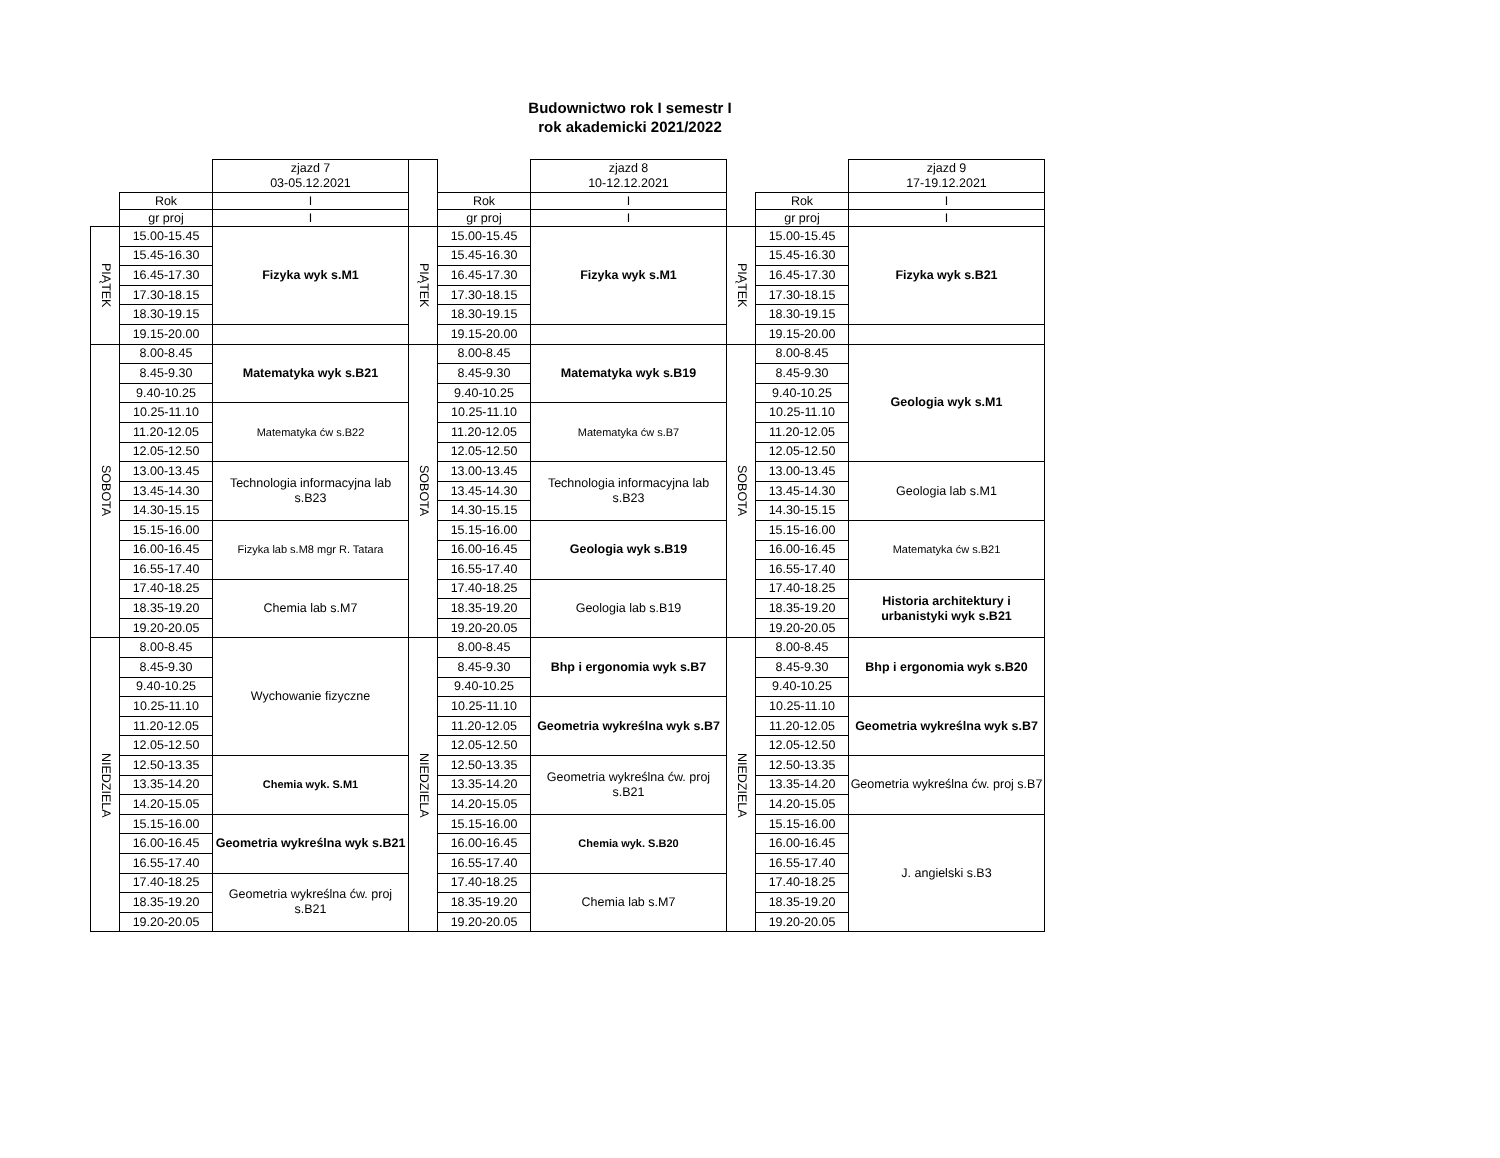Budownictwo rok I semestr I
rok akademicki 2021/2022
| | | zjazd 7 03-05.12.2021 | | | zjazd 8 10-12.12.2021 | | | zjazd 9 17-19.12.2021 |
| | Rok | I | | Rok | I | | Rok | I |
| | gr proj | I | | gr proj | I | | gr proj | I |
| PIĄTEK | 15.00-15.45 | Fizyka wyk s.M1 | PIĄTEK | 15.00-15.45 | Fizyka wyk s.M1 | PIĄTEK | 15.00-15.45 | Fizyka wyk s.B21 |
| | 15.45-16.30 | | | 15.45-16.30 | | | 15.45-16.30 | |
| | 16.45-17.30 | | | 16.45-17.30 | | | 16.45-17.30 | |
| | 17.30-18.15 | | | 17.30-18.15 | | | 17.30-18.15 | |
| | 18.30-19.15 | | | 18.30-19.15 | | | 18.30-19.15 | |
| | 19.15-20.00 | | | 19.15-20.00 | | | 19.15-20.00 | |
| SOBOTA | 8.00-8.45 | Matematyka wyk s.B21 | SOBOTA | 8.00-8.45 | Matematyka wyk s.B19 | SOBOTA | 8.00-8.45 | Geologia wyk s.M1 |
| | 8.45-9.30 | | | 8.45-9.30 | | | 8.45-9.30 | |
| | 9.40-10.25 | | | 9.40-10.25 | | | 9.40-10.25 | |
| | 10.25-11.10 | Matematyka ćw s.B22 | | 10.25-11.10 | Matematyka ćw s.B7 | | 10.25-11.10 | |
| | 11.20-12.05 | | | 11.20-12.05 | | | 11.20-12.05 | |
| | 12.05-12.50 | | | 12.05-12.50 | | | 12.05-12.50 | |
| | 13.00-13.45 | Technologia informacyjna lab s.B23 | | 13.00-13.45 | Technologia informacyjna lab s.B23 | | 13.00-13.45 | Geologia lab s.M1 |
| | 13.45-14.30 | | | 13.45-14.30 | | | 13.45-14.30 | |
| | 14.30-15.15 | | | 14.30-15.15 | | | 14.30-15.15 | |
| | 15.15-16.00 | Fizyka lab s.M8 mgr R. Tatara | | 15.15-16.00 | Geologia wyk s.B19 | | 15.15-16.00 | Matematyka ćw s.B21 |
| | 16.00-16.45 | | | 16.00-16.45 | | | 16.00-16.45 | |
| | 16.55-17.40 | | | 16.55-17.40 | | | 16.55-17.40 | |
| | 17.40-18.25 | Chemia lab s.M7 | | 17.40-18.25 | Geologia lab s.B19 | | 17.40-18.25 | Historia architektury i urbanistyki wyk s.B21 |
| | 18.35-19.20 | | | 18.35-19.20 | | | 18.35-19.20 | |
| | 19.20-20.05 | | | 19.20-20.05 | | | 19.20-20.05 | |
| NIEDZIELA | 8.00-8.45 | Wychowanie fizyczne | NIEDZIELA | 8.00-8.45 | Bhp i ergonomia wyk s.B7 | NIEDZIELA | 8.00-8.45 | Bhp i ergonomia wyk s.B20 |
| | 8.45-9.30 | | | 8.45-9.30 | | | 8.45-9.30 | |
| | 9.40-10.25 | | | 9.40-10.25 | | | 9.40-10.25 | |
| | 10.25-11.10 | | | 10.25-11.10 | Geometria wykreślna wyk s.B7 | | 10.25-11.10 | Geometria wykreślna wyk s.B7 |
| | 11.20-12.05 | | | 11.20-12.05 | | | 11.20-12.05 | |
| | 12.05-12.50 | | | 12.05-12.50 | | | 12.05-12.50 | |
| | 12.50-13.35 | Chemia wyk. S.M1 | | 12.50-13.35 | Geometria wykreślna ćw. proj s.B21 | | 12.50-13.35 | Geometria wykreślna ćw. proj s.B7 |
| | 13.35-14.20 | | | 13.35-14.20 | | | 13.35-14.20 | |
| | 14.20-15.05 | | | 14.20-15.05 | | | 14.20-15.05 | |
| | 15.15-16.00 | Geometria wykreślna wyk s.B21 | | 15.15-16.00 | Chemia wyk. S.B20 | | 15.15-16.00 | J. angielski s.B3 |
| | 16.00-16.45 | | | 16.00-16.45 | | | 16.00-16.45 | |
| | 16.55-17.40 | | | 16.55-17.40 | | | 16.55-17.40 | |
| | 17.40-18.25 | Geometria wykreślna ćw. proj s.B21 | | 17.40-18.25 | Chemia lab s.M7 | | 17.40-18.25 | |
| | 18.35-19.20 | | | 18.35-19.20 | | | 18.35-19.20 | |
| | 19.20-20.05 | | | 19.20-20.05 | | | 19.20-20.05 | |